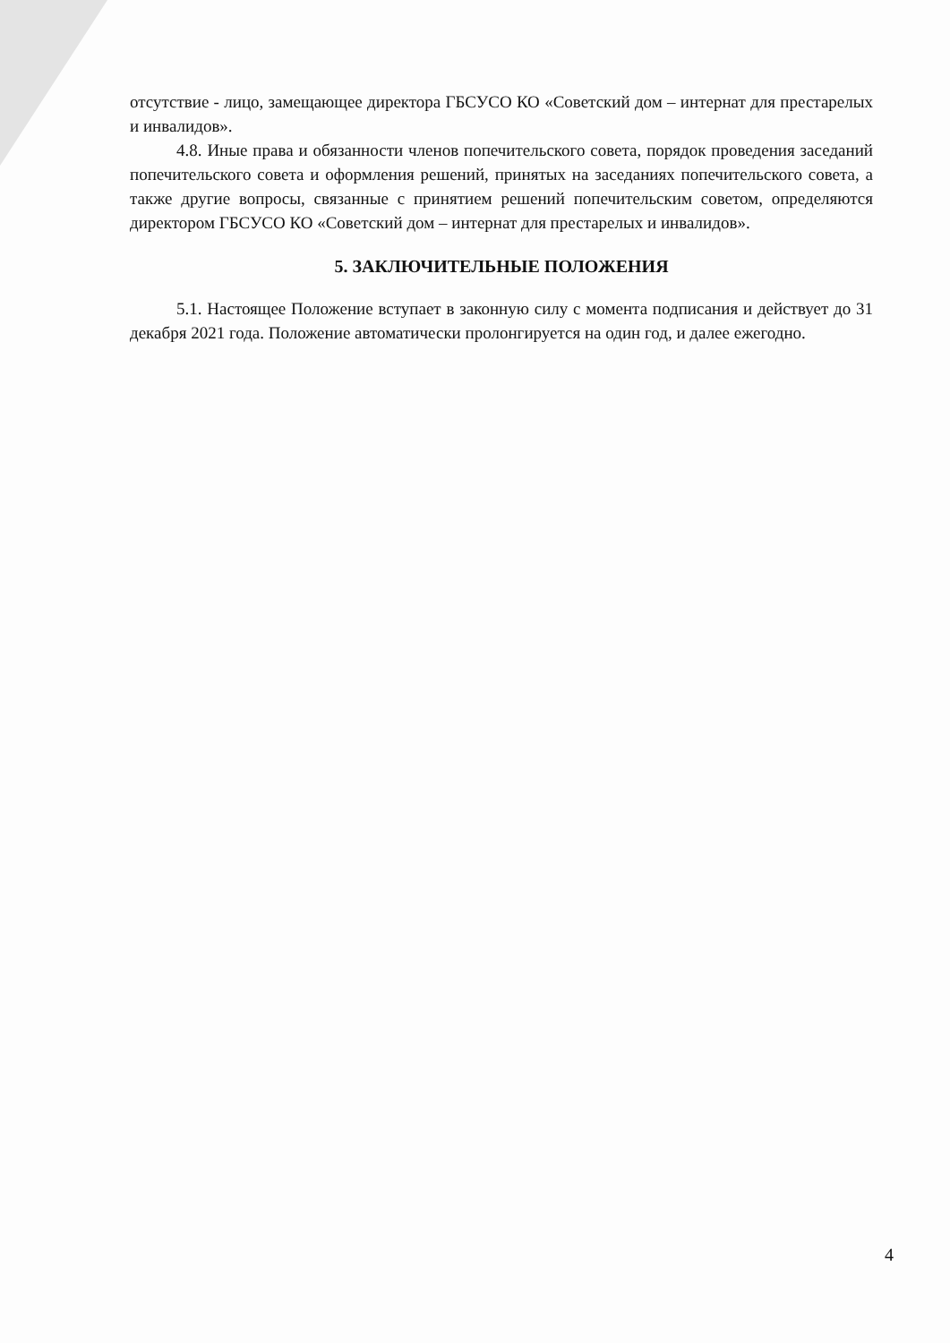отсутствие - лицо, замещающее директора ГБСУСО КО «Советский дом – интернат для престарелых и инвалидов».
4.8. Иные права и обязанности членов попечительского совета, порядок проведения заседаний попечительского совета и оформления решений, принятых на заседаниях попечительского совета, а также другие вопросы, связанные с принятием решений попечительским советом, определяются директором ГБСУСО КО «Советский дом – интернат для престарелых и инвалидов».
5. ЗАКЛЮЧИТЕЛЬНЫЕ ПОЛОЖЕНИЯ
5.1. Настоящее Положение вступает в законную силу с момента подписания и действует до 31 декабря 2021 года. Положение автоматически пролонгируется на один год, и далее ежегодно.
4